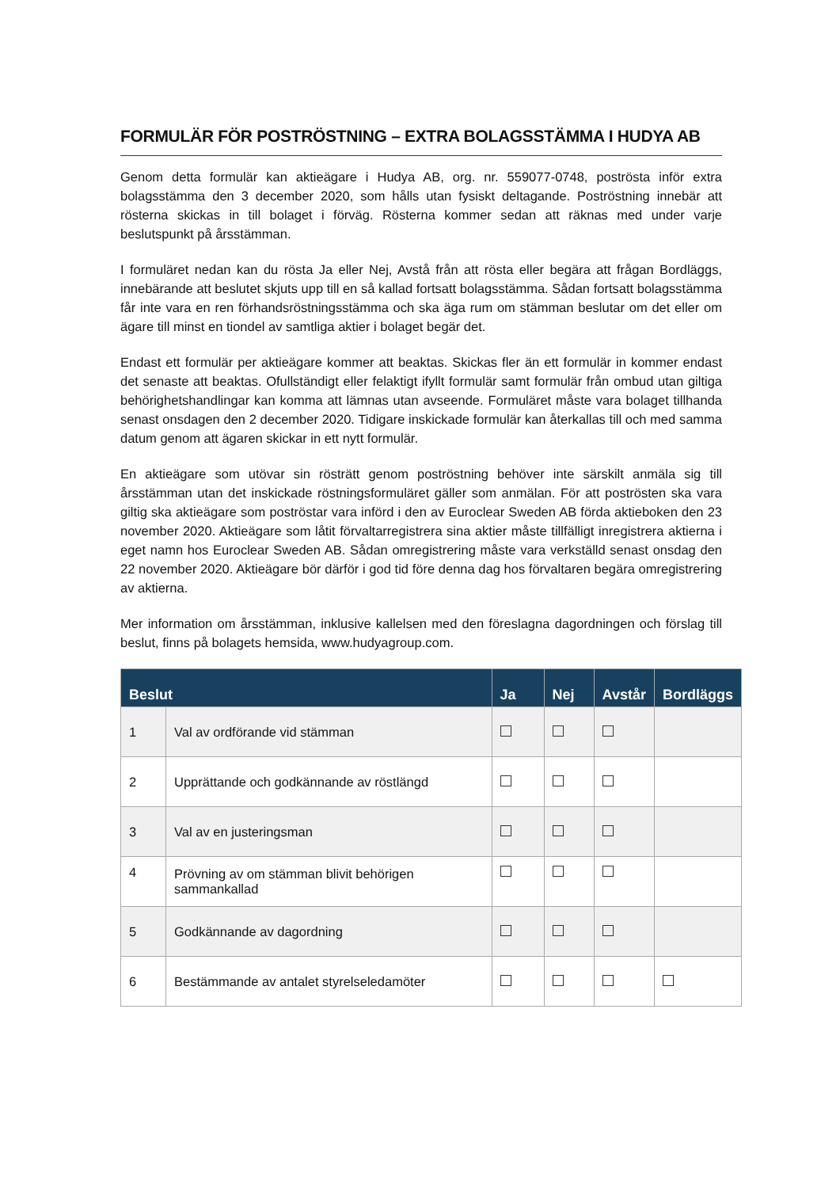FORMULÄR FÖR POSTRÖSTNING – EXTRA BOLAGSSTÄMMA I HUDYA AB
Genom detta formulär kan aktieägare i Hudya AB, org. nr. 559077-0748, poströsta inför extra bolagsstämma den 3 december 2020, som hålls utan fysiskt deltagande. Poströstning innebär att rösterna skickas in till bolaget i förväg. Rösterna kommer sedan att räknas med under varje beslutspunkt på årsstämman.
I formuläret nedan kan du rösta Ja eller Nej, Avstå från att rösta eller begära att frågan Bordläggs, innebärande att beslutet skjuts upp till en så kallad fortsatt bolagsstämma. Sådan fortsatt bolagsstämma får inte vara en ren förhandsröstningsstämma och ska äga rum om stämman beslutar om det eller om ägare till minst en tiondel av samtliga aktier i bolaget begär det.
Endast ett formulär per aktieägare kommer att beaktas. Skickas fler än ett formulär in kommer endast det senaste att beaktas. Ofullständigt eller felaktigt ifyllt formulär samt formulär från ombud utan giltiga behörighetshandlingar kan komma att lämnas utan avseende. Formuläret måste vara bolaget tillhanda senast onsdagen den 2 december 2020. Tidigare inskickade formulär kan återkallas till och med samma datum genom att ägaren skickar in ett nytt formulär.
En aktieägare som utövar sin rösträtt genom poströstning behöver inte särskilt anmäla sig till årsstämman utan det inskickade röstningsformuläret gäller som anmälan. För att poströsten ska vara giltig ska aktieägare som poströstar vara införd i den av Euroclear Sweden AB förda aktieboken den 23 november 2020. Aktieägare som låtit förvaltarregistrera sina aktier måste tillfälligt inregistrera aktierna i eget namn hos Euroclear Sweden AB. Sådan omregistrering måste vara verkställd senast onsdag den 22 november 2020. Aktieägare bör därför i god tid före denna dag hos förvaltaren begära omregistrering av aktierna.
Mer information om årsstämman, inklusive kallelsen med den föreslagna dagordningen och förslag till beslut, finns på bolagets hemsida, www.hudyagroup.com.
| Beslut | | Ja | Nej | Avstår | Bordläggs |
| --- | --- | --- | --- | --- | --- |
| 1 | Val av ordförande vid stämman | | | | |
| 2 | Upprättande och godkännande av röstlängd | | | | |
| 3 | Val av en justeringsman | | | | |
| 4 | Prövning av om stämman blivit behörigen sammankallad | | | | |
| 5 | Godkännande av dagordning | | | | |
| 6 | Bestämmande av antalet styrelseledamöter | | | | |